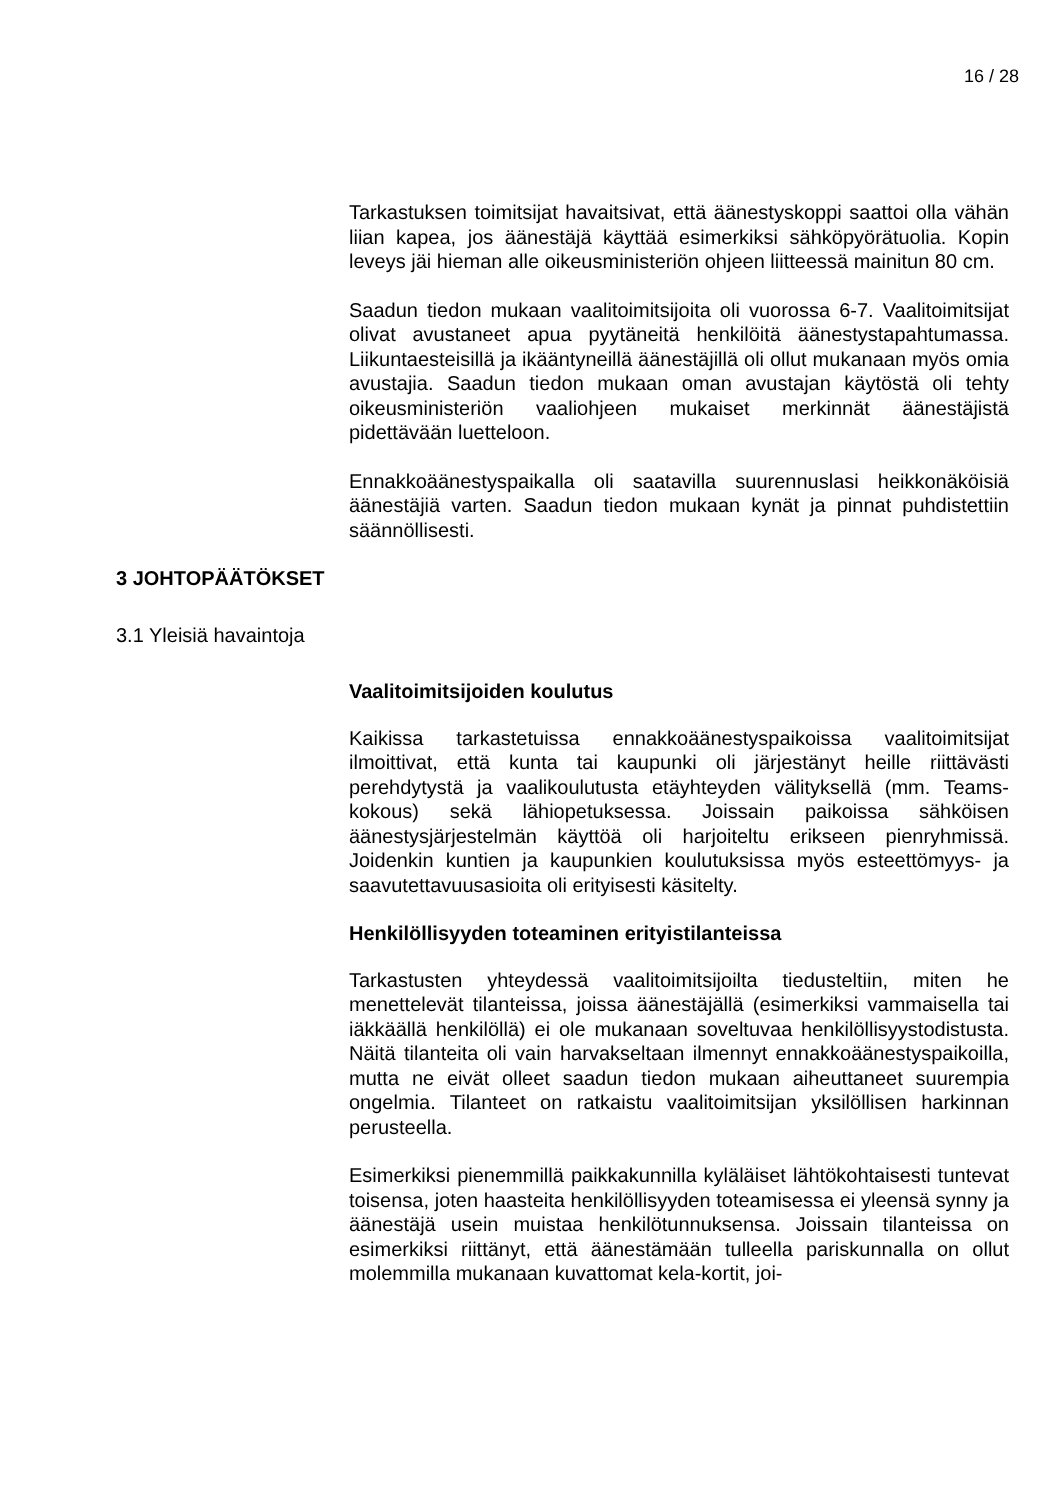16 / 28
Tarkastuksen toimitsijat havaitsivat, että äänestyskoppi saattoi olla vähän liian kapea, jos äänestäjä käyttää esimerkiksi sähköpyörätuolia. Kopin leveys jäi hieman alle oikeusministeriön ohjeen liitteessä mainitun 80 cm.
Saadun tiedon mukaan vaalitoimitsijoita oli vuorossa 6-7. Vaalitoimitsijat olivat avustaneet apua pyytäneitä henkilöitä äänestystapahtumassa. Liikuntaesteisillä ja ikääntyneillä äänestäjillä oli ollut mukanaan myös omia avustajia. Saadun tiedon mukaan oman avustajan käytöstä oli tehty oikeusministeriön vaaliohjeen mukaiset merkinnät äänestäjistä pidettävään luetteloon.
Ennakkoäänestyspaikalla oli saatavilla suurennuslasi heikkonäköisiä äänestäjiä varten. Saadun tiedon mukaan kynät ja pinnat puhdistettiin säännöllisesti.
3 JOHTOPÄÄTÖKSET
3.1 Yleisiä havaintoja
Vaalitoimitsijoiden koulutus
Kaikissa tarkastetuissa ennakkoäänestyspaikoissa vaalitoimitsijat ilmoittivat, että kunta tai kaupunki oli järjestänyt heille riittävästi perehdytystä ja vaalikoulutusta etäyhteyden välityksellä (mm. Teams-kokous) sekä lähiopetuksessa. Joissain paikoissa sähköisen äänestysjärjestelmän käyttöä oli harjoiteltu erikseen pienryhmissä. Joidenkin kuntien ja kaupunkien koulutuksissa myös esteettömyys- ja saavutettavuusasioita oli erityisesti käsitelty.
Henkilöllisyyden toteaminen erityistilanteissa
Tarkastusten yhteydessä vaalitoimitsijoilta tiedusteltiin, miten he menettelevät tilanteissa, joissa äänestäjällä (esimerkiksi vammaisella tai iäkkäällä henkilöllä) ei ole mukanaan soveltuvaa henkilöllisyystodistusta. Näitä tilanteita oli vain harvakseltaan ilmennyt ennakkoäänestyspaikoilla, mutta ne eivät olleet saadun tiedon mukaan aiheuttaneet suurempia ongelmia. Tilanteet on ratkaistu vaalitoimitsijan yksilöllisen harkinnan perusteella.
Esimerkiksi pienemmillä paikkakunnilla kyläläiset lähtökohtaisesti tuntevat toisensa, joten haasteita henkilöllisyyden toteamisessa ei yleensä synny ja äänestäjä usein muistaa henkilötunnuksensa. Joissain tilanteissa on esimerkiksi riittänyt, että äänestämään tulleella pariskunnalla on ollut molemmilla mukanaan kuvattomat kela-kortit, joi-